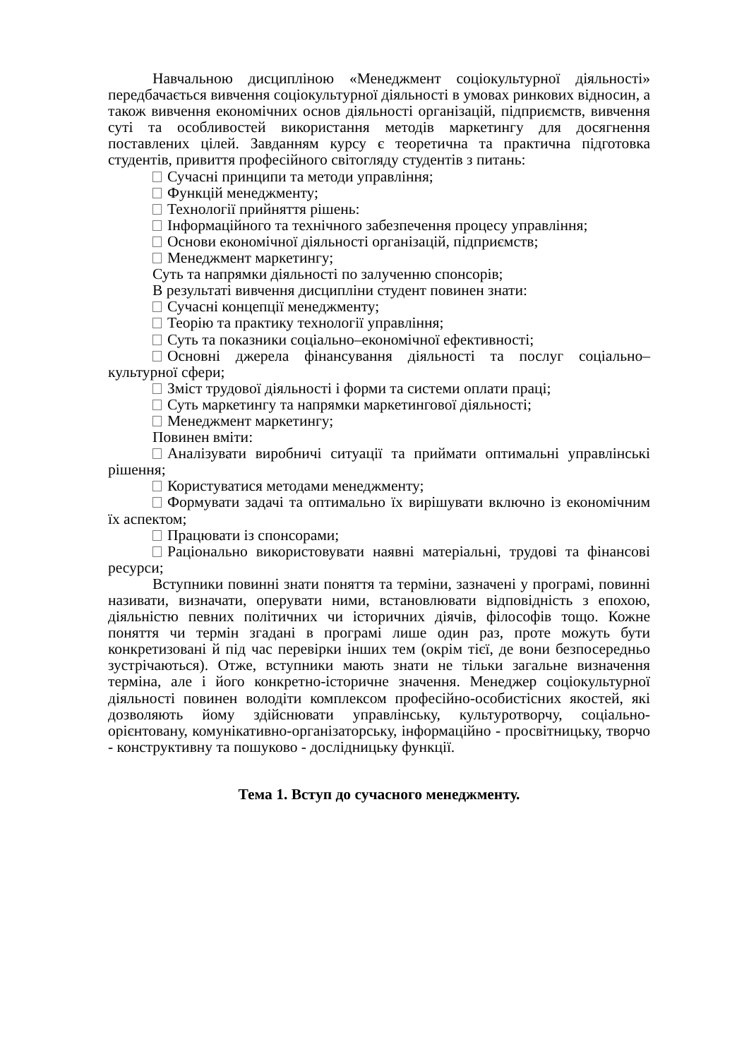Навчальною дисципліною «Менеджмент соціокультурної діяльності» передбачається вивчення соціокультурної діяльності в умовах ринкових відносин, а також вивчення економічних основ діяльності організацій, підприємств, вивчення суті та особливостей використання методів маркетингу для досягнення поставлених цілей. Завданням курсу є теоретична та практична підготовка студентів, привиття професійного світогляду студентів з питань:
Сучасні принципи та методи управління;
Функцій менеджменту;
Технології прийняття рішень:
Інформаційного та технічного забезпечення процесу управління;
Основи економічної діяльності організацій, підприємств;
Менеджмент маркетингу;
Суть та напрямки діяльності по залученню спонсорів;
В результаті вивчення дисципліни студент повинен знати:
Сучасні концепції менеджменту;
Теорію та практику технології управління;
Суть та показники соціально–економічної ефективності;
Основні джерела фінансування діяльності та послуг соціально–культурної сфери;
Зміст трудової діяльності і форми та системи оплати праці;
Суть маркетингу та напрямки маркетингової діяльності;
Менеджмент маркетингу;
Повинен вміти:
Аналізувати виробничі ситуації та приймати оптимальні управлінські рішення;
Користуватися методами менеджменту;
Формувати задачі та оптимально їх вирішувати включно із економічним їх аспектом;
Працювати із спонсорами;
Раціонально використовувати наявні матеріальні, трудові та фінансові ресурси;
Вступники повинні знати поняття та терміни, зазначені у програмі, повинні називати, визначати, оперувати ними, встановлювати відповідність з епохою, діяльністю певних політичних чи історичних діячів, філософів тощо. Кожне поняття чи термін згадані в програмі лише один раз, проте можуть бути конкретизовані й під час перевірки інших тем (окрім тієї, де вони безпосередньо зустрічаються). Отже, вступники мають знати не тільки загальне визначення терміна, але і його конкретно-історичне значення. Менеджер соціокультурної діяльності повинен володіти комплексом професійно-особистісних якостей, які дозволяють йому здійснювати управлінську, культуротворчу, соціально-орієнтовану, комунікативно-організаторську, інформаційно - просвітницьку, творчо - конструктивну та пошуково - дослідницьку функції.
Тема 1. Вступ до сучасного менеджменту.